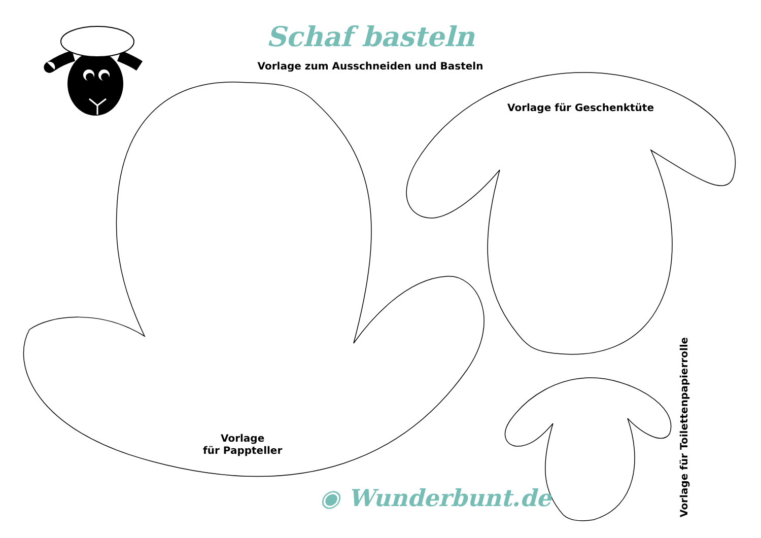Schaf basteln
Vorlage zum Ausschneiden und Basteln
Vorlage für Geschenktüte
Vorlage
für Pappteller
◉ Wunderbunt.de
Vorlage für Toilettenpapierrolle